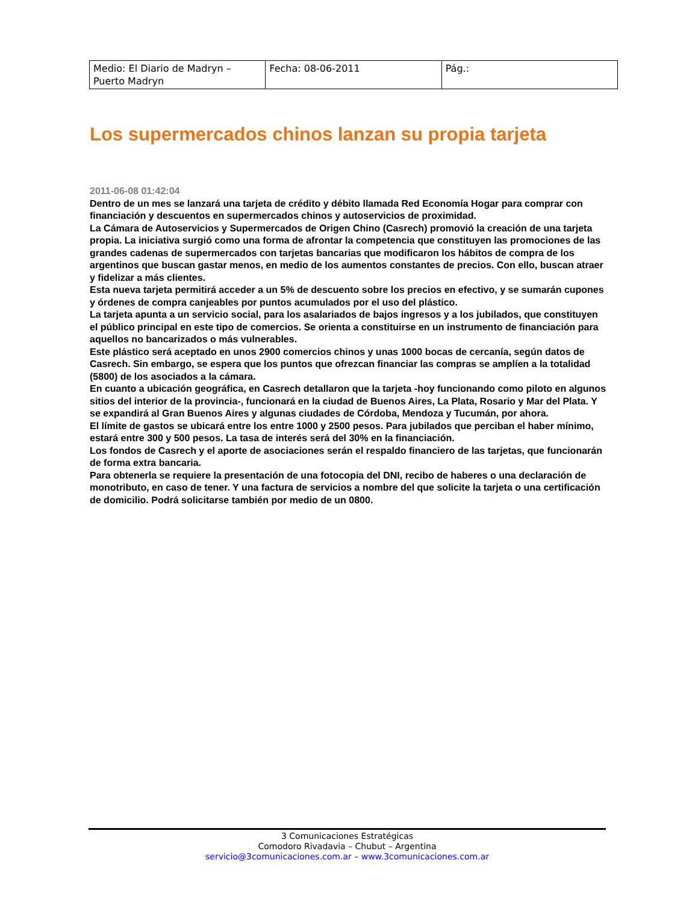| Medio: El Diario de Madryn – Puerto Madryn | Fecha: 08-06-2011 | Pág.: |
Los supermercados chinos lanzan su propia tarjeta
2011-06-08 01:42:04
Dentro de un mes se lanzará una tarjeta de crédito y débito llamada Red Economía Hogar para comprar con financiación y descuentos en supermercados chinos y autoservicios de proximidad.
La Cámara de Autoservicios y Supermercados de Origen Chino (Casrech) promovió la creación de una tarjeta propia. La iniciativa surgió como una forma de afrontar la competencia que constituyen las promociones de las grandes cadenas de supermercados con tarjetas bancarias que modificaron los hábitos de compra de los argentinos que buscan gastar menos, en medio de los aumentos constantes de precios. Con ello, buscan atraer y fidelizar a más clientes.
Esta nueva tarjeta permitirá acceder a un 5% de descuento sobre los precios en efectivo, y se sumarán cupones y órdenes de compra canjeables por puntos acumulados por el uso del plástico.
La tarjeta apunta a un servicio social, para los asalariados de bajos ingresos y a los jubilados, que constituyen el público principal en este tipo de comercios. Se orienta a constituirse en un instrumento de financiación para aquellos no bancarizados o más vulnerables.
Este plástico será aceptado en unos 2900 comercios chinos y unas 1000 bocas de cercanía, según datos de Casrech. Sin embargo, se espera que los puntos que ofrezcan financiar las compras se amplíen a la totalidad (5800) de los asociados a la cámara.
En cuanto a ubicación geográfica, en Casrech detallaron que la tarjeta -hoy funcionando como piloto en algunos sitios del interior de la provincia-, funcionará en la ciudad de Buenos Aires, La Plata, Rosario y Mar del Plata. Y se expandirá al Gran Buenos Aires y algunas ciudades de Córdoba, Mendoza y Tucumán, por ahora.
El límite de gastos se ubicará entre los entre 1000 y 2500 pesos. Para jubilados que perciban el haber mínimo, estará entre 300 y 500 pesos. La tasa de interés será del 30% en la financiación.
Los fondos de Casrech y el aporte de asociaciones serán el respaldo financiero de las tarjetas, que funcionarán de forma extra bancaria.
Para obtenerla se requiere la presentación de una fotocopia del DNI, recibo de haberes o una declaración de monotributo, en caso de tener. Y una factura de servicios a nombre del que solicite la tarjeta o una certificación de domicilio. Podrá solicitarse también por medio de un 0800.
3 Comunicaciones Estratégicas
Comodoro Rivadavia – Chubut – Argentina
servicio@3comunicaciones.com.ar – www.3comunicaciones.com.ar